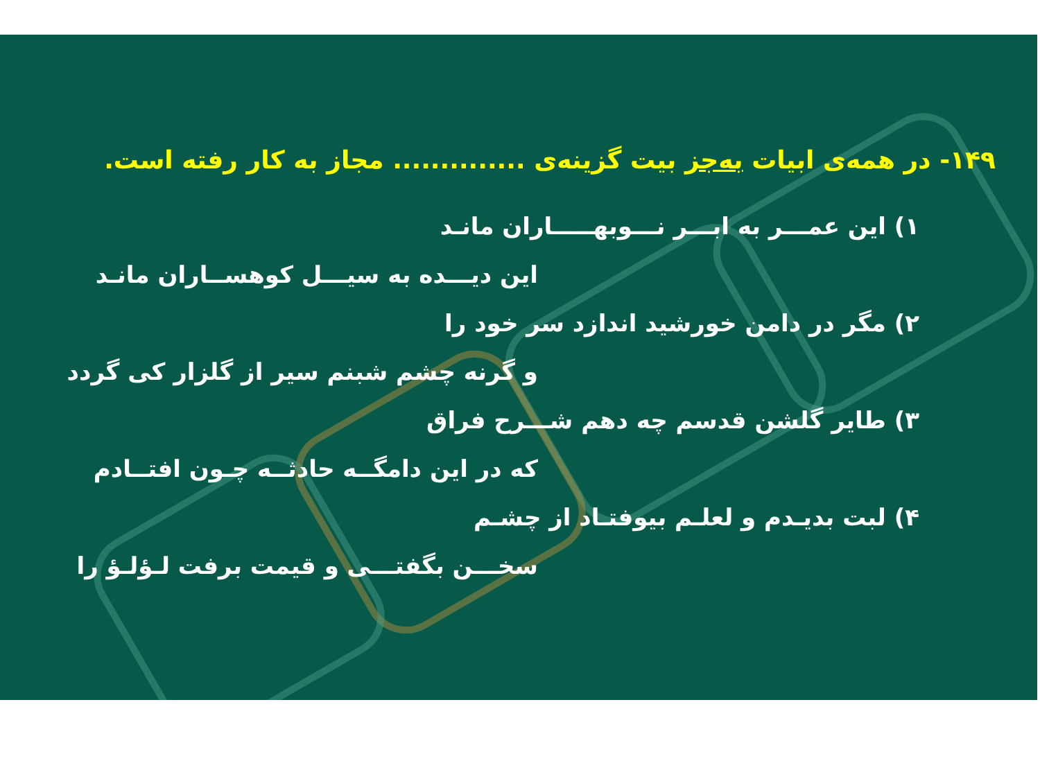۱۴۹- در همه‌ی ابیات به‌جز بیت گزینه‌ی .............. مجاز به کار رفته است.
۱) این عمـــر به ابـــر نـــوبهـــــاران مانـد
این دیـــده به سیـــل کوهســاران مانـد
۲) مگر در دامن خورشید اندازد سر خود را
و گرنه چشم شبنم سیر از گلزار کی گردد
۳) طایر گلشن قدسم چه دهم شـــرح فراق
که در این دامگــه حادثــه چـون افتــادم
۴) لبت بدیـدم و لعلـم بیوفتـاد از چشـم
سخـــن بگفتـــی و قیمت برفت لـؤلـؤ را